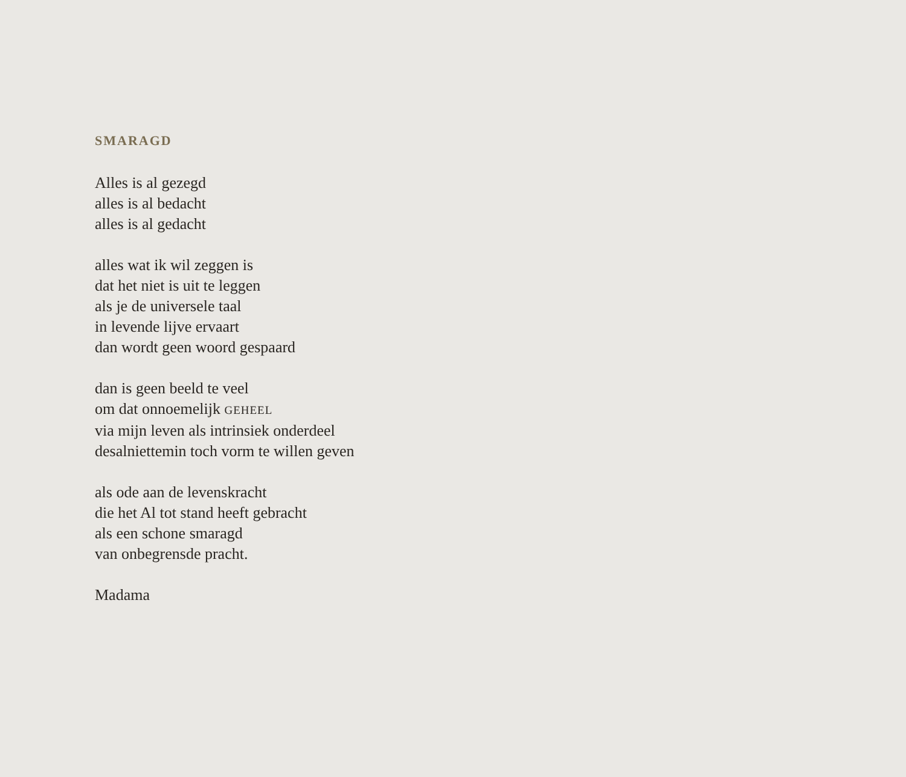SMARAGD
Alles is al gezegd
alles is al bedacht
alles is al gedacht
alles wat ik wil zeggen is
dat het niet is uit te leggen
als je de universele taal
in levende lijve ervaart
dan wordt geen woord gespaard
dan is geen beeld te veel
om dat onnoemelijk GEHEEL
via mijn leven als intrinsiek onderdeel
desalniettemin toch vorm te willen geven
als ode aan de levenskracht
die het Al tot stand heeft gebracht
als een schone smaragd
van onbegrensde pracht.
Madama